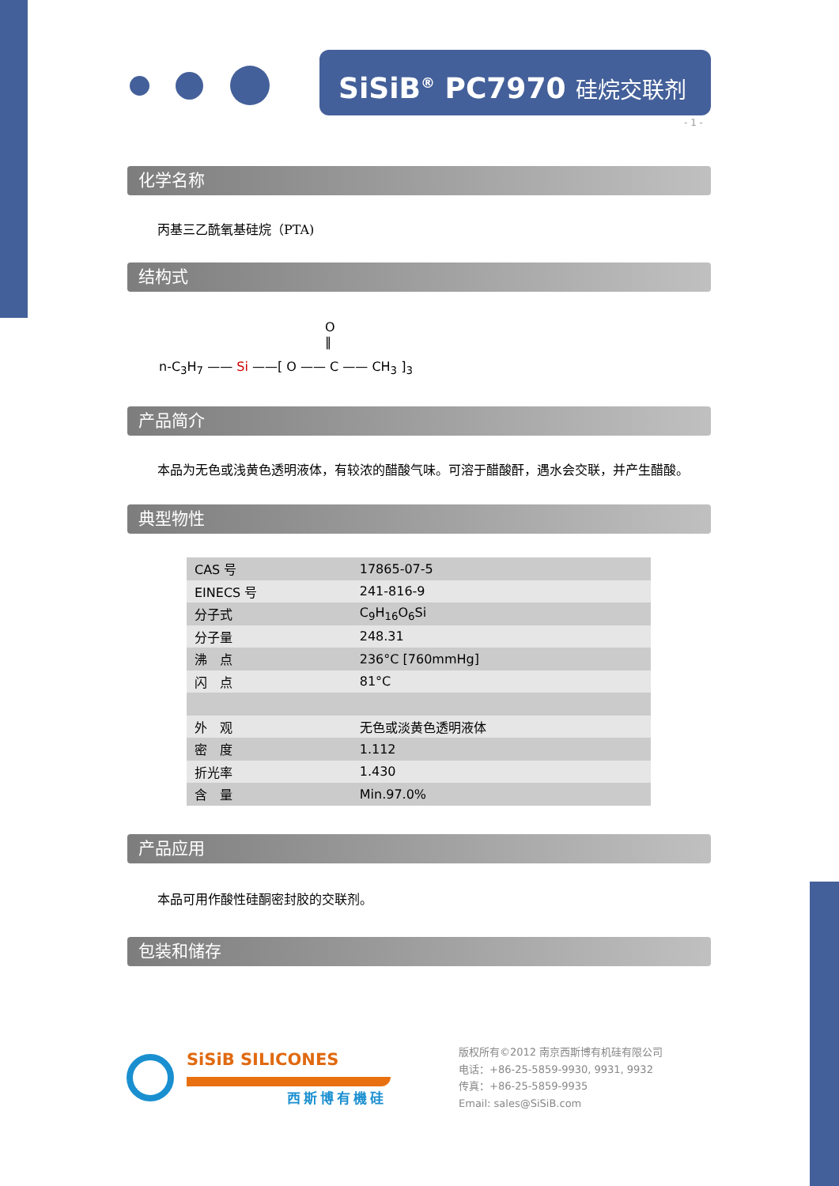SiSiB<sup>®</sup> PC7970 硅烷交联剂
- 1 -
化学名称
丙基三乙酰氧基硅烷（PTA)
结构式
n-C<sub>3</sub>H<sub>7</sub> —— Si ——[ O —— C —— CH<sub>3</sub> ]<sub>3</sub>
O
‖
产品简介
本品为无色或浅黄色透明液体，有较浓的醋酸气味。可溶于醋酸酐，遇水会交联，并产生醋酸。
典型物性
| CAS 号 | 17865-07-5 |
| EINECS 号 | 241-816-9 |
| 分子式 | C<sub>9</sub>H<sub>16</sub>O<sub>6</sub>Si |
| 分子量 | 248.31 |
| 沸 点 | 236°C [760mmHg] |
| 闪 点 | 81°C |
| 外 观 | 无色或淡黄色透明液体 |
| 密 度 | 1.112 |
| 折光率 | 1.430 |
| 含 量 | Min.97.0% |
产品应用
本品可用作酸性硅酮密封胶的交联剂。
包装和储存
SiSiB SILICONES
西斯博有機硅
版权所有©2012 南京西斯博有机硅有限公司
电话：+86-25-5859-9930, 9931, 9932
传真：+86-25-5859-9935
Email: sales@SiSiB.com